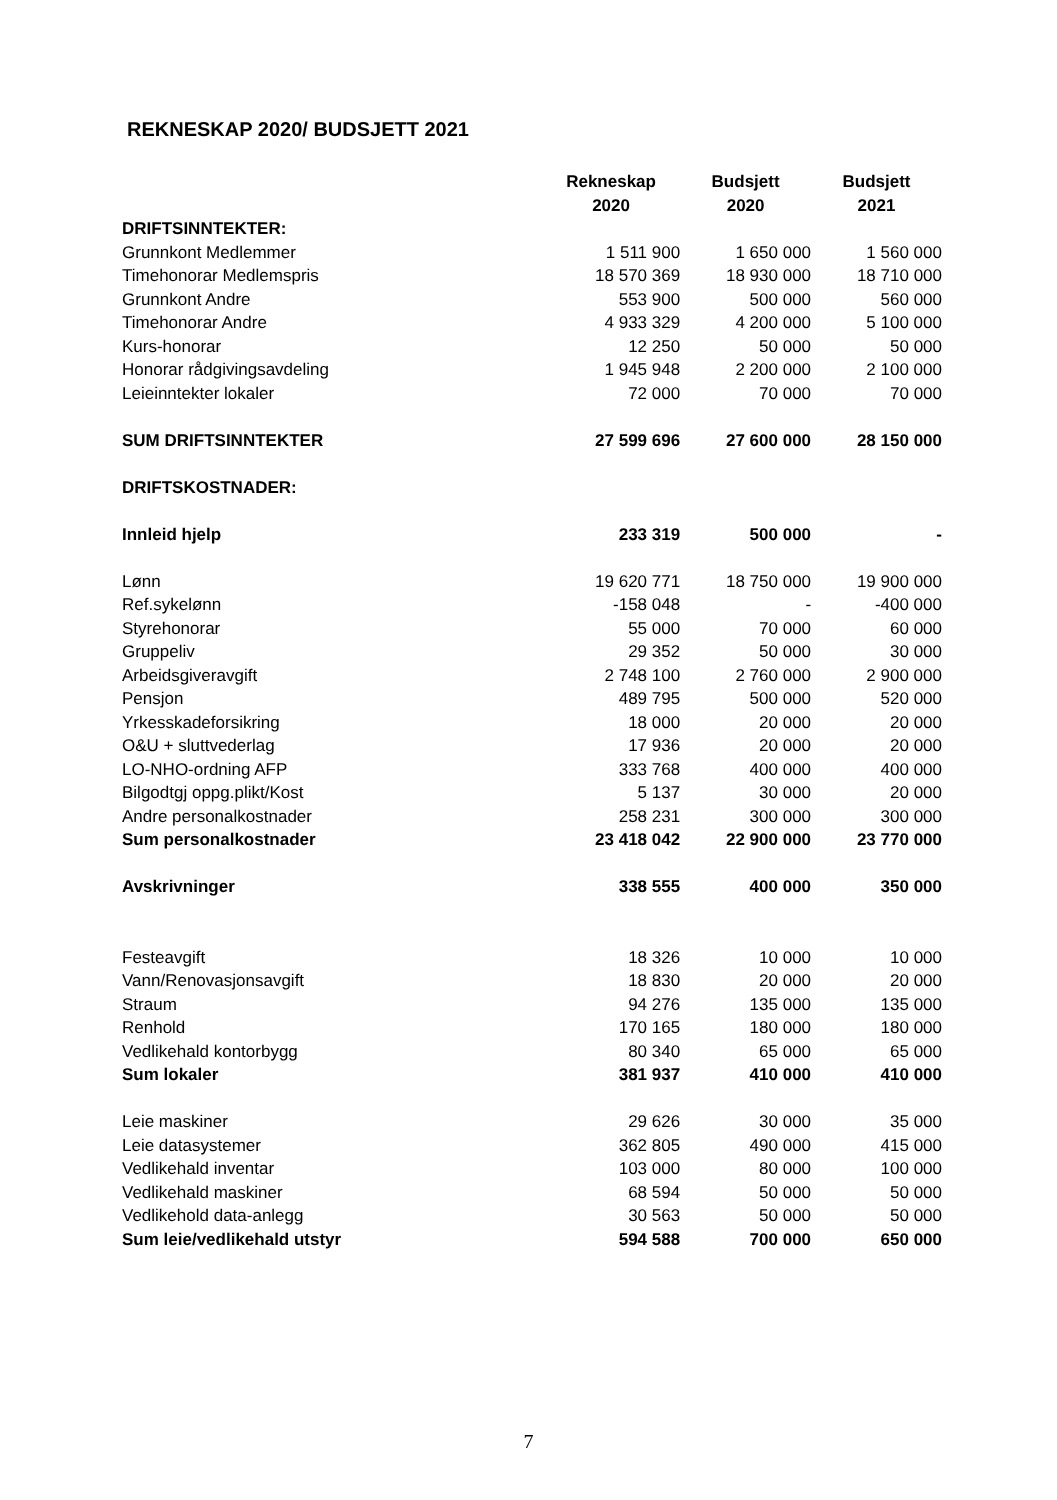REKNESKAP 2020/ BUDSJETT 2021
| | Rekneskap 2020 | Budsjett 2020 | Budsjett 2021 |
| --- | --- | --- | --- |
| DRIFTSINNTEKTER: | | | |
| Grunnkont Medlemmer | 1 511 900 | 1 650 000 | 1 560 000 |
| Timehonorar Medlemspris | 18 570 369 | 18 930 000 | 18 710 000 |
| Grunnkont Andre | 553 900 | 500 000 | 560 000 |
| Timehonorar Andre | 4 933 329 | 4 200 000 | 5 100 000 |
| Kurs-honorar | 12 250 | 50 000 | 50 000 |
| Honorar rådgivingsavdeling | 1 945 948 | 2 200 000 | 2 100 000 |
| Leieinntekter lokaler | 72 000 | 70 000 | 70 000 |
| SUM DRIFTSINNTEKTER | 27 599 696 | 27 600 000 | 28 150 000 |
| DRIFTSKOSTNADER: | | | |
| Innleid hjelp | 233 319 | 500 000 | - |
| Lønn | 19 620 771 | 18 750 000 | 19 900 000 |
| Ref.sykelønn | -158 048 | - | -400 000 |
| Styrehonorar | 55 000 | 70 000 | 60 000 |
| Gruppeliv | 29 352 | 50 000 | 30 000 |
| Arbeidsgiveravgift | 2 748 100 | 2 760 000 | 2 900 000 |
| Pensjon | 489 795 | 500 000 | 520 000 |
| Yrkesskadeforsikring | 18 000 | 20 000 | 20 000 |
| O&U + sluttvederlag | 17 936 | 20 000 | 20 000 |
| LO-NHO-ordning AFP | 333 768 | 400 000 | 400 000 |
| Bilgodtgj oppg.plikt/Kost | 5 137 | 30 000 | 20 000 |
| Andre personalkostnader | 258 231 | 300 000 | 300 000 |
| Sum personalkostnader | 23 418 042 | 22 900 000 | 23 770 000 |
| Avskrivninger | 338 555 | 400 000 | 350 000 |
| Festeavgift | 18 326 | 10 000 | 10 000 |
| Vann/Renovasjonsavgift | 18 830 | 20 000 | 20 000 |
| Straum | 94 276 | 135 000 | 135 000 |
| Renhold | 170 165 | 180 000 | 180 000 |
| Vedlikehald kontorbygg | 80 340 | 65 000 | 65 000 |
| Sum lokaler | 381 937 | 410 000 | 410 000 |
| Leie maskiner | 29 626 | 30 000 | 35 000 |
| Leie datasystemer | 362 805 | 490 000 | 415 000 |
| Vedlikehald inventar | 103 000 | 80 000 | 100 000 |
| Vedlikehald maskiner | 68 594 | 50 000 | 50 000 |
| Vedlikehold data-anlegg | 30 563 | 50 000 | 50 000 |
| Sum leie/vedlikehald utstyr | 594 588 | 700 000 | 650 000 |
7